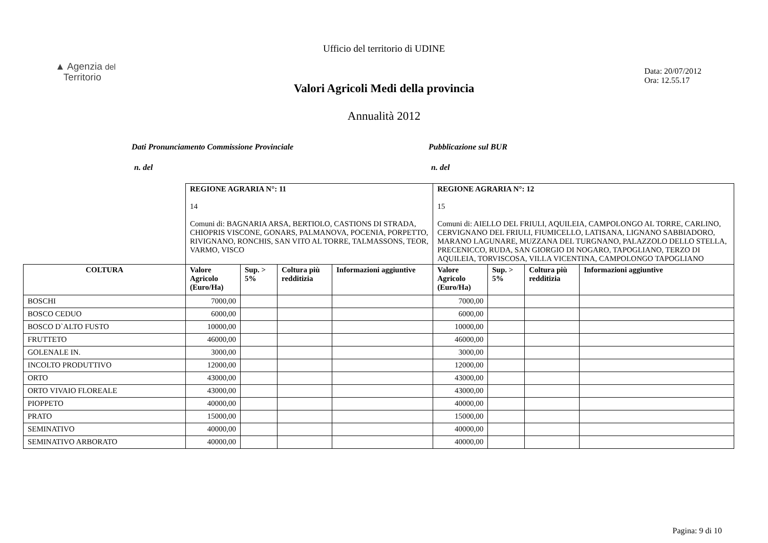Ufficio del territorio di UDINE
▲ Agenzia del
Territorio
Data: 20/07/2012
Ora: 12.55.17
Valori Agricoli Medi della provincia
Annualità 2012
Dati Pronunciamento Commissione Provinciale Pubblicazione sul BUR
n. del n. del
| | REGIONE AGRARIA N°: 11 14 Comuni di: BAGNARIA ARSA, BERTIOLO, CASTIONS DI STRADA, CHIOPRIS VISCONE, GONARS, PALMANOVA, POCENIA, PORPETTO, RIVIGNANO, RONCHIS, SAN VITO AL TORRE, TALMASSONS, TEOR, VARMO, VISCO | | | | REGIONE AGRARIA N°: 12 15 Comuni di: AIELLO DEL FRIULI, AQUILEIA, CAMPOLONGO AL TORRE, CARLINO, CERVIGNANO DEL FRIULI, FIUMICELLO, LATISANA, LIGNANO SABBIADORO, MARANO LAGUNARE, MUZZANA DEL TURGNANO, PALAZZOLO DELLO STELLA, PRECENICCO, RUDA, SAN GIORGIO DI NOGARO, TAPOGLIANO, TERZO DI AQUILEIA, TORVISCOSA, VILLA VICENTINA, CAMPOLONGO TAPOGLIANO | | | |
| COLTURA | Valore Agricolo (Euro/Ha) | Sup. > 5% | Coltura più redditizia | Informazioni aggiuntive | Valore Agricolo (Euro/Ha) | Sup. > 5% | Coltura più redditizia | Informazioni aggiuntive |
| BOSCHI | 7000,00 | | | | 7000,00 | | | |
| BOSCO CEDUO | 6000,00 | | | | 6000,00 | | | |
| BOSCO D`ALTO FUSTO | 10000,00 | | | | 10000,00 | | | |
| FRUTTETO | 46000,00 | | | | 46000,00 | | | |
| GOLENALE IN. | 3000,00 | | | | 3000,00 | | | |
| INCOLTO PRODUTTIVO | 12000,00 | | | | 12000,00 | | | |
| ORTO | 43000,00 | | | | 43000,00 | | | |
| ORTO VIVAIO FLOREALE | 43000,00 | | | | 43000,00 | | | |
| PIOPPETO | 40000,00 | | | | 40000,00 | | | |
| PRATO | 15000,00 | | | | 15000,00 | | | |
| SEMINATIVO | 40000,00 | | | | 40000,00 | | | |
| SEMINATIVO ARBORATO | 40000,00 | | | | 40000,00 | | | |
Pagina: 9 di 10